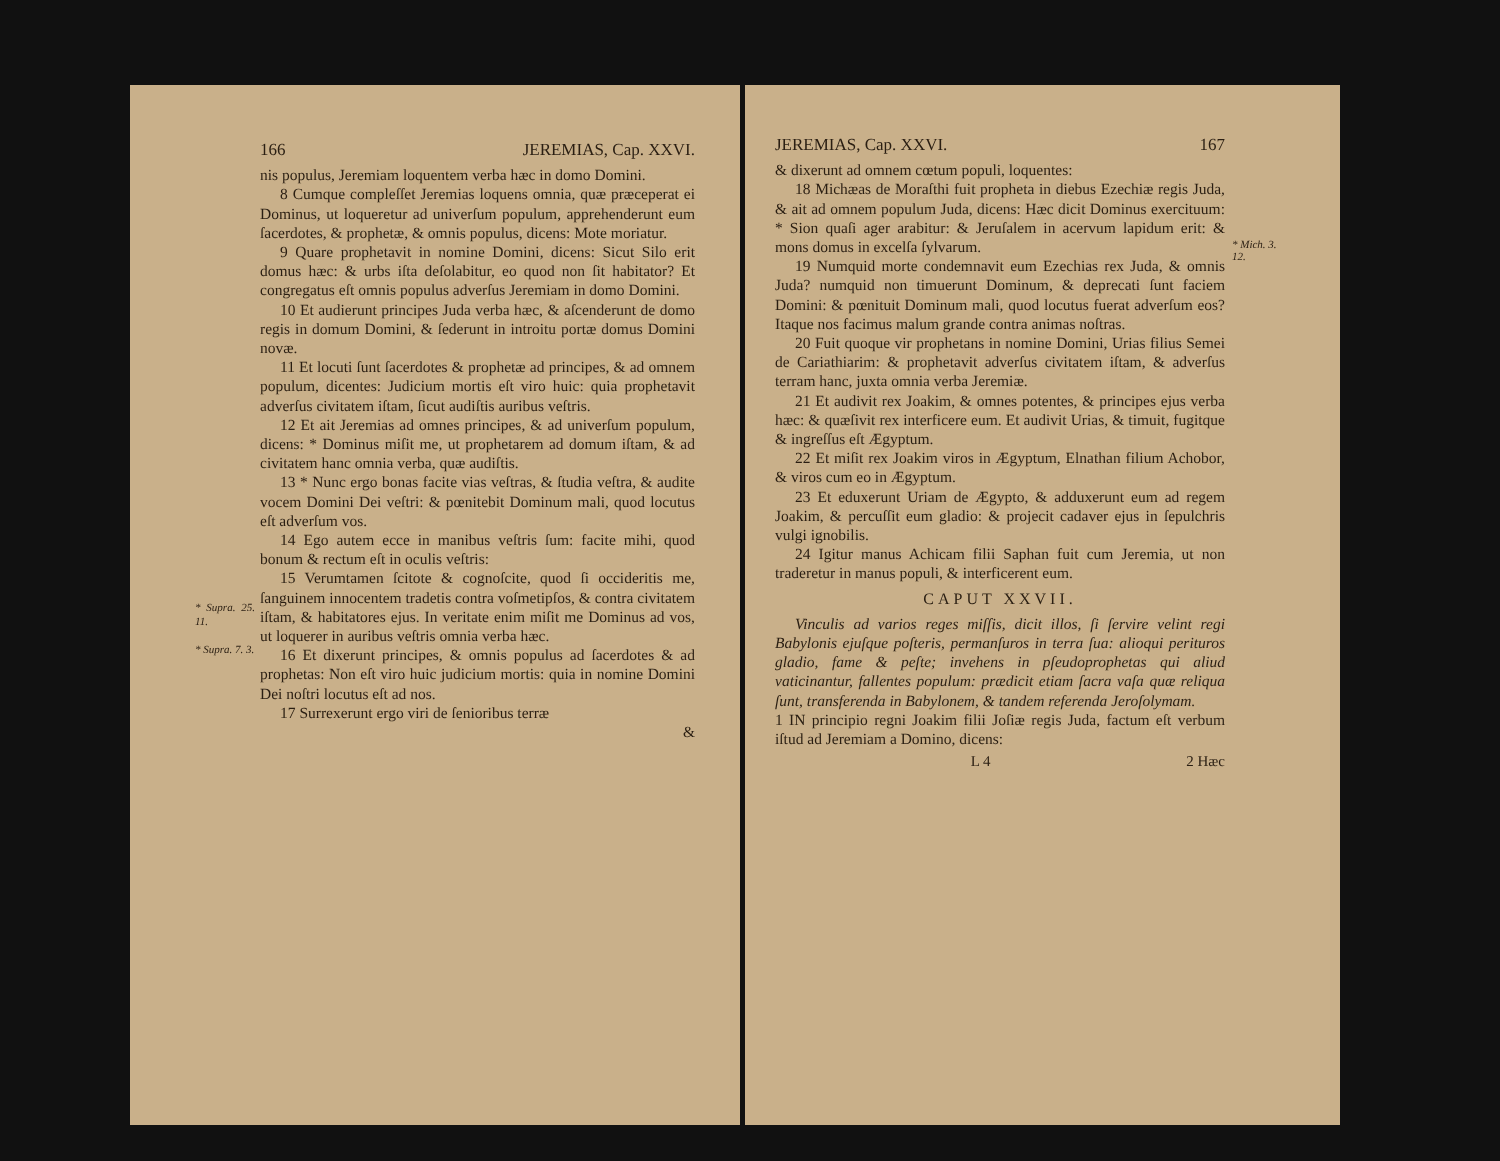* Supra. 25. 11.
* Supra. 7. 3.
166 JEREMIAS, Cap. XXVI.
nis populus, Jeremiam loquentem verba hæc in domo Domini.
8 Cumque compleſſet Jeremias loquens omnia, quæ præceperat ei Dominus, ut loqueretur ad univerſum populum, apprehenderunt eum ſacerdotes, & prophetæ, & omnis populus, dicens: Mote moriatur.
9 Quare prophetavit in nomine Domini, dicens: Sicut Silo erit domus hæc: & urbs iſta deſolabitur, eo quod non ſit habitator? Et congregatus eſt omnis populus adverſus Jeremiam in domo Domini.
10 Et audierunt principes Juda verba hæc, & aſcenderunt de domo regis in domum Domini, & ſederunt in introitu portæ domus Domini novæ.
11 Et locuti ſunt ſacerdotes & prophetæ ad principes, & ad omnem populum, dicentes: Judicium mortis eſt viro huic: quia prophetavit adverſus civitatem iſtam, ſicut audiſtis auribus veſtris.
12 Et ait Jeremias ad omnes principes, & ad univerſum populum, dicens: * Dominus miſit me, ut prophetarem ad domum iſtam, & ad civitatem hanc omnia verba, quæ audiſtis.
13 * Nunc ergo bonas facite vias veſtras, & ſtudia veſtra, & audite vocem Domini Dei veſtri: & pœnitebit Dominum mali, quod locutus eſt adverſum vos.
14 Ego autem ecce in manibus veſtris ſum: facite mihi, quod bonum & rectum eſt in oculis veſtris:
15 Verumtamen ſcitote & cognoſcite, quod ſi occideritis me, ſanguinem innocentem tradetis contra voſmetipſos, & contra civitatem iſtam, & habitatores ejus. In veritate enim miſit me Dominus ad vos, ut loquerer in auribus veſtris omnia verba hæc.
16 Et dixerunt principes, & omnis populus ad ſacerdotes & ad prophetas: Non eſt viro huic judicium mortis: quia in nomine Domini Dei noſtri locutus eſt ad nos.
17 Surrexerunt ergo viri de ſenioribus terræ
&
* Mich. 3. 12.
JEREMIAS, Cap. XXVI. 167
& dixerunt ad omnem cœtum populi, loquentes:
18 Michæas de Moraſthi fuit propheta in diebus Ezechiæ regis Juda, & ait ad omnem populum Juda, dicens: Hæc dicit Dominus exercituum: * Sion quaſi ager arabitur: & Jeruſalem in acervum lapidum erit: & mons domus in excelſa ſylvarum.
19 Numquid morte condemnavit eum Ezechias rex Juda, & omnis Juda? numquid non timuerunt Dominum, & deprecati ſunt faciem Domini: & pœnituit Dominum mali, quod locutus fuerat adverſum eos? Itaque nos facimus malum grande contra animas noſtras.
20 Fuit quoque vir prophetans in nomine Domini, Urias filius Semei de Cariathiarim: & prophetavit adverſus civitatem iſtam, & adverſus terram hanc, juxta omnia verba Jeremiæ.
21 Et audivit rex Joakim, & omnes potentes, & principes ejus verba hæc: & quæſivit rex interficere eum. Et audivit Urias, & timuit, fugitque & ingreſſus eſt Ægyptum.
22 Et miſit rex Joakim viros in Ægyptum, Elnathan filium Achobor, & viros cum eo in Ægyptum.
23 Et eduxerunt Uriam de Ægypto, & adduxerunt eum ad regem Joakim, & percuſſit eum gladio: & projecit cadaver ejus in ſepulchris vulgi ignobilis.
24 Igitur manus Achicam filii Saphan fuit cum Jeremia, ut non traderetur in manus populi, & interficerent eum.
CAPUT XXVII.
Vinculis ad varios reges miſſis, dicit illos, ſi ſervire velint regi Babylonis ejuſque poſteris, permanſuros in terra ſua: alioqui perituros gladio, fame & peſte; invehens in pſeudoprophetas qui aliud vaticinantur, fallentes populum: prædicit etiam ſacra vaſa quæ reliqua ſunt, transferenda in Babylonem, & tandem referenda Jeroſolymam.
1 IN principio regni Joakim filii Joſiæ regis Juda, factum eſt verbum iſtud ad Jeremiam a Domino, dicens:
L 4 2 Hæc